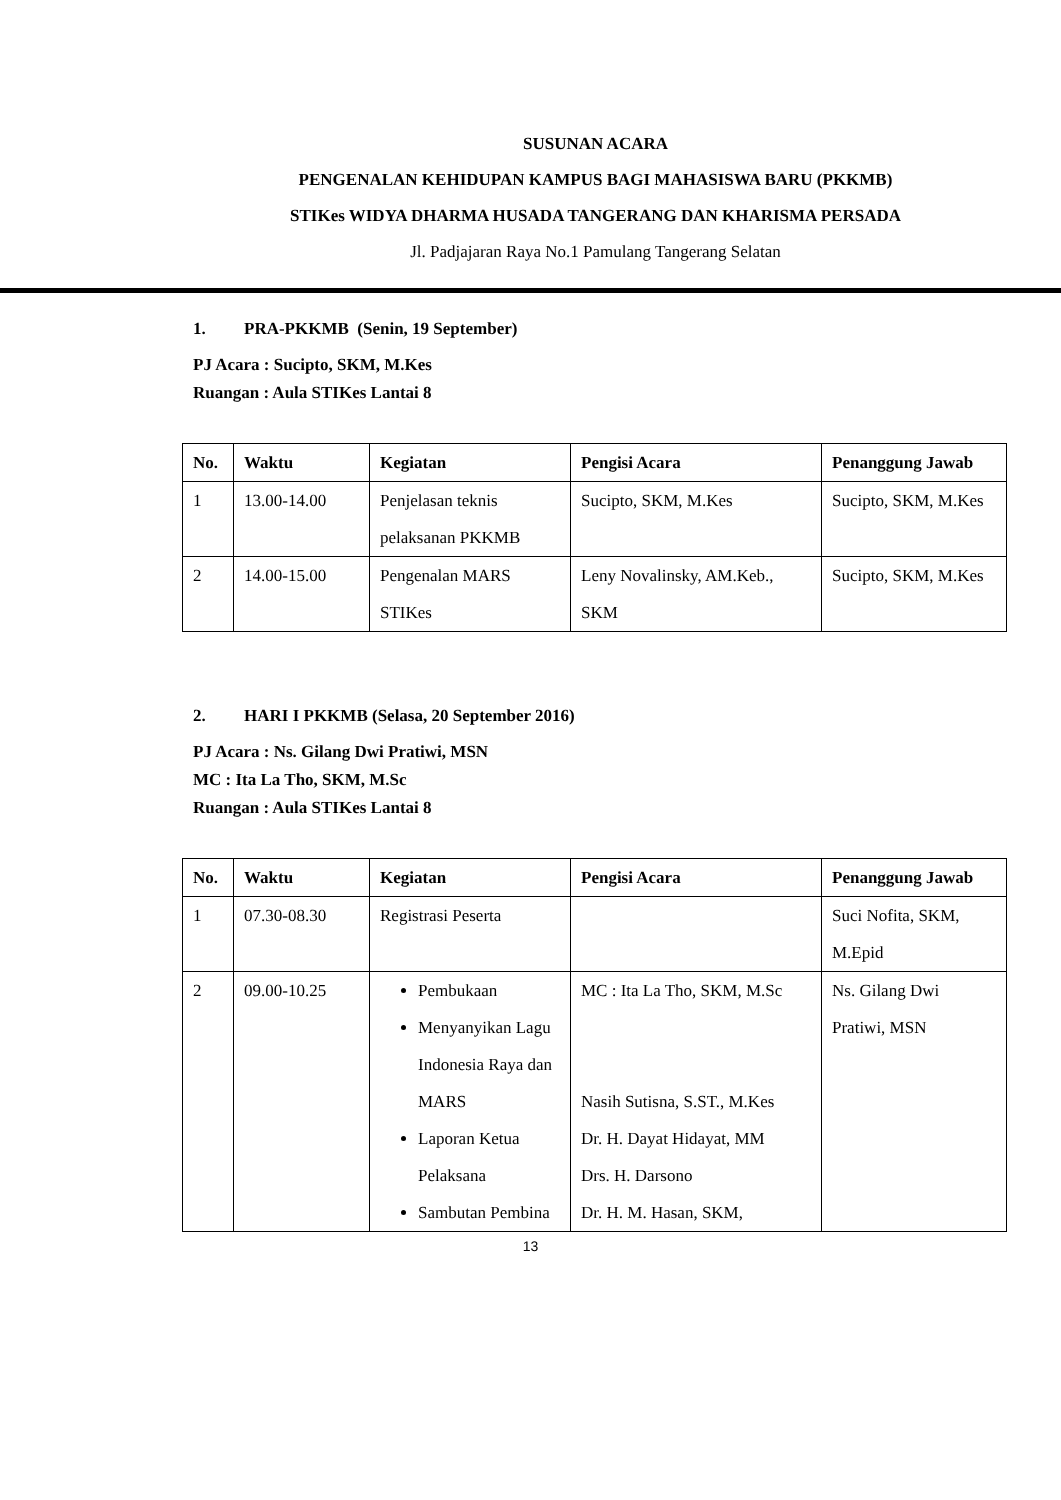SUSUNAN ACARA
PENGENALAN KEHIDUPAN KAMPUS BAGI MAHASISWA BARU (PKKMB)
STIKes WIDYA DHARMA HUSADA TANGERANG DAN KHARISMA PERSADA
Jl. Padjajaran Raya No.1 Pamulang Tangerang Selatan
1. PRA-PKKMB (Senin, 19 September)
PJ Acara : Sucipto, SKM, M.Kes
Ruangan : Aula STIKes Lantai 8
| No. | Waktu | Kegiatan | Pengisi Acara | Penanggung Jawab |
| --- | --- | --- | --- | --- |
| 1 | 13.00-14.00 | Penjelasan teknis pelaksanan PKKMB | Sucipto, SKM, M.Kes | Sucipto, SKM, M.Kes |
| 2 | 14.00-15.00 | Pengenalan MARS STIKes | Leny Novalinsky, AM.Keb., SKM | Sucipto, SKM, M.Kes |
2. HARI I PKKMB (Selasa, 20 September 2016)
PJ Acara : Ns. Gilang Dwi Pratiwi, MSN
MC : Ita La Tho, SKM, M.Sc
Ruangan : Aula STIKes Lantai 8
| No. | Waktu | Kegiatan | Pengisi Acara | Penanggung Jawab |
| --- | --- | --- | --- | --- |
| 1 | 07.30-08.30 | Registrasi Peserta | | Suci Nofita, SKM, M.Epid |
| 2 | 09.00-10.25 | Pembukaan Menyanyikan Lagu Indonesia Raya dan MARS Laporan Ketua Pelaksana Sambutan Pembina | MC : Ita La Tho, SKM, M.Sc Nasih Sutisna, S.ST., M.Kes Dr. H. Dayat Hidayat, MM Drs. H. Darsono Dr. H. M. Hasan, SKM, | Ns. Gilang Dwi Pratiwi, MSN |
13